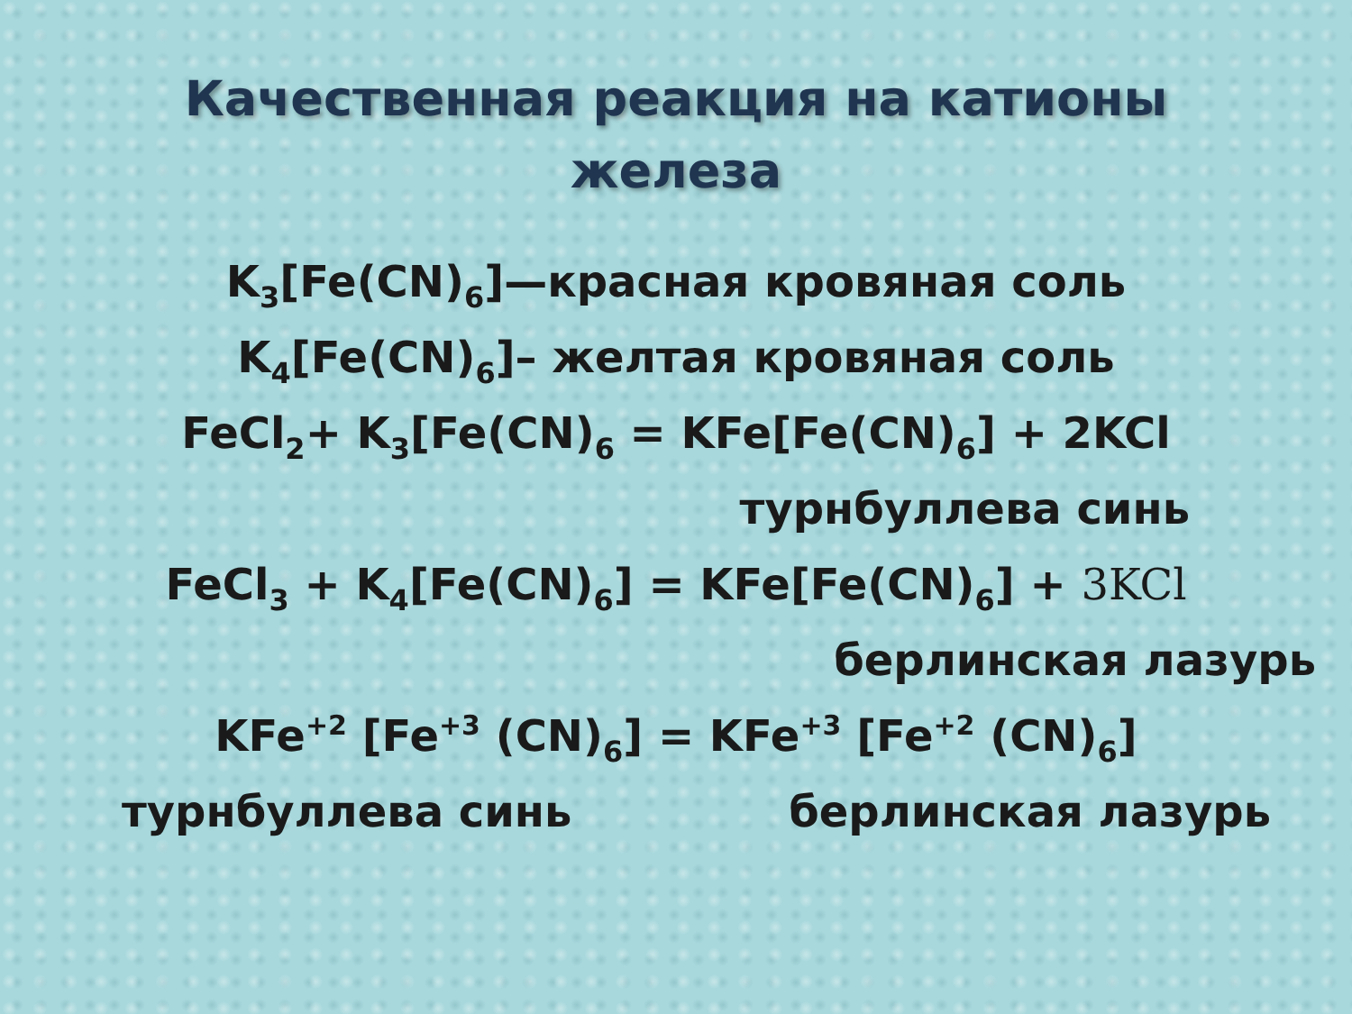Качественная реакция на катионы
железа
K<sub>3</sub>[Fe(CN)<sub>6</sub>]—красная кровяная соль
K<sub>4</sub>[Fe(CN)<sub>6</sub>]– желтая кровяная соль
FeCl<sub>2</sub>+ K<sub>3</sub>[Fe(CN)<sub>6</sub> = KFe[Fe(CN)<sub>6</sub>] + 2KCl
турнбуллева синь
FeCl<sub>3</sub> + K<sub>4</sub>[Fe(CN)<sub>6</sub>] = KFe[Fe(CN)<sub>6</sub>] + 3KCl
берлинская лазурь
KFe<sup>+2</sup> [Fe<sup>+3</sup> (CN)<sub>6</sub>] = KFe<sup>+3</sup> [Fe<sup>+2</sup> (CN)<sub>6</sub>]
турнбуллева синь берлинская лазурь